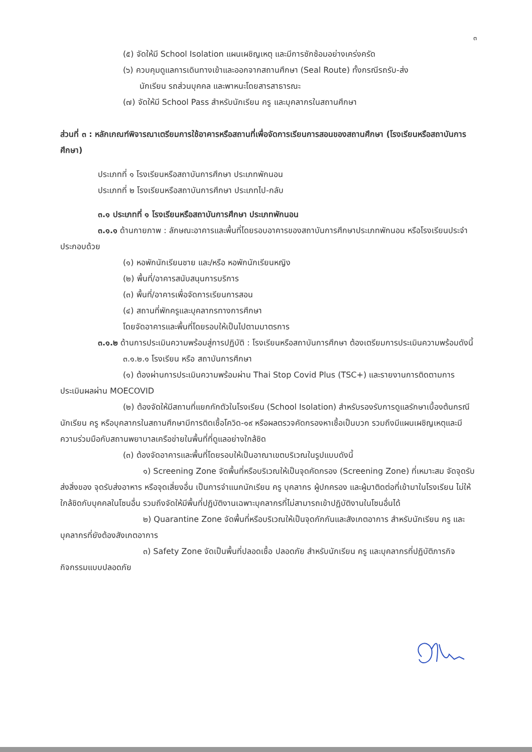๓
(๕) จัดให้มี School Isolation แผนเผชิญเหตุ และมีการซักซ้อมอย่างเคร่งครัด
(๖) ควบคุมดูแลการเดินทางเข้าและออกจากสถานศึกษา (Seal Route) ทั้งกรณีรถรับ-ส่ง
นักเรียน รถส่วนบุคคล และพาหนะโดยสารสาธารณะ
(๗) จัดให้มี School Pass สำหรับนักเรียน ครู และบุคลากรในสถานศึกษา
ส่วนที่ ๓ : หลักเกณฑ์พิจารณาเตรียมการใช้อาคารหรือสถานที่เพื่อจัดการเรียนการสอนของสถานศึกษา (โรงเรียนหรือสถาบันการศึกษา)
ประเภทที่ ๑ โรงเรียนหรือสถาบันการศึกษา ประเภทพักนอน
ประเภทที่ ๒ โรงเรียนหรือสถาบันการศึกษา ประเภทไป-กลับ
๓.๑ ประเภทที่ ๑ โรงเรียนหรือสถาบันการศึกษา ประเภทพักนอน
๓.๑.๑ ด้านกายภาพ : ลักษณะอาคารและพื้นที่โดยรอบอาคารของสถาบันการศึกษาประเภทพักนอน หรือโรงเรียนประจำ ประกอบด้วย
(๑) หอพักนักเรียนชาย และ/หรือ หอพักนักเรียนหญิง
(๒) พื้นที่/อาคารสนับสนุนการบริการ
(๓) พื้นที่/อาคารเพื่อจัดการเรียนการสอน
(๔) สถานที่พักครูและบุคลากรทางการศึกษา
โดยจัดอาคารและพื้นที่โดยรอบให้เป็นไปตามมาตรการ
๓.๑.๒ ด้านการประเมินความพร้อมสู่การปฏิบัติ : โรงเรียนหรือสถาบันการศึกษา ต้องเตรียมการประเมินความพร้อมดังนี้
๓.๑.๒.๑ โรงเรียน หรือ สถาบันการศึกษา
(๑) ต้องผ่านการประเมินความพร้อมผ่าน Thai Stop Covid Plus (TSC+) และรายงานการติดตามการประเมินผลผ่าน MOECOVID
(๒) ต้องจัดให้มีสถานที่แยกกักตัวในโรงเรียน (School Isolation) สำหรับรองรับการดูแลรักษาเบื้องต้นกรณีนักเรียน ครู หรือบุคลากรในสถานศึกษามีการติดเชื้อโควิด-๑๙ หรือผลตรวจคัดกรองหาเชื้อเป็นบวก รวมถึงมีแผนเผชิญเหตุและมีความร่วมมือกับสถานพยาบาลเครือข่ายในพื้นที่ที่ดูแลอย่างใกล้ชิด
(๓) ต้องจัดอาคารและพื้นที่โดยรอบให้เป็นอาณาเขตบริเวณในรูปแบบดังนี้
๑) Screening Zone จัดพื้นที่หรือบริเวณให้เป็นจุดคัดกรอง (Screening Zone) ที่เหมาะสม จัดจุดรับส่งสิ่งของ จุดรับส่งอาหาร หรือจุดเสี่ยงอื่น เป็นการจำแนกนักเรียน ครู บุคลากร ผู้ปกครอง และผู้มาติดต่อที่เข้ามาในโรงเรียน ไม่ให้ใกล้ชิดกับบุคคลในโซนอื่น รวมถึงจัดให้มีพื้นที่ปฏิบัติงานเฉพาะบุคลากรที่ไม่สามารถเข้าปฏิบัติงานในโซนอื่นได้
๒) Quarantine Zone จัดพื้นที่หรือบริเวณให้เป็นจุดกักกันและสังเกตอาการ สำหรับนักเรียน ครู และบุคลากรที่ยังต้องสังเกตอาการ
๓) Safety Zone จัดเป็นพื้นที่ปลอดเชื้อ ปลอดภัย สำหรับนักเรียน ครู และบุคลากรที่ปฏิบัติภารกิจ กิจกรรมแบบปลอดภัย